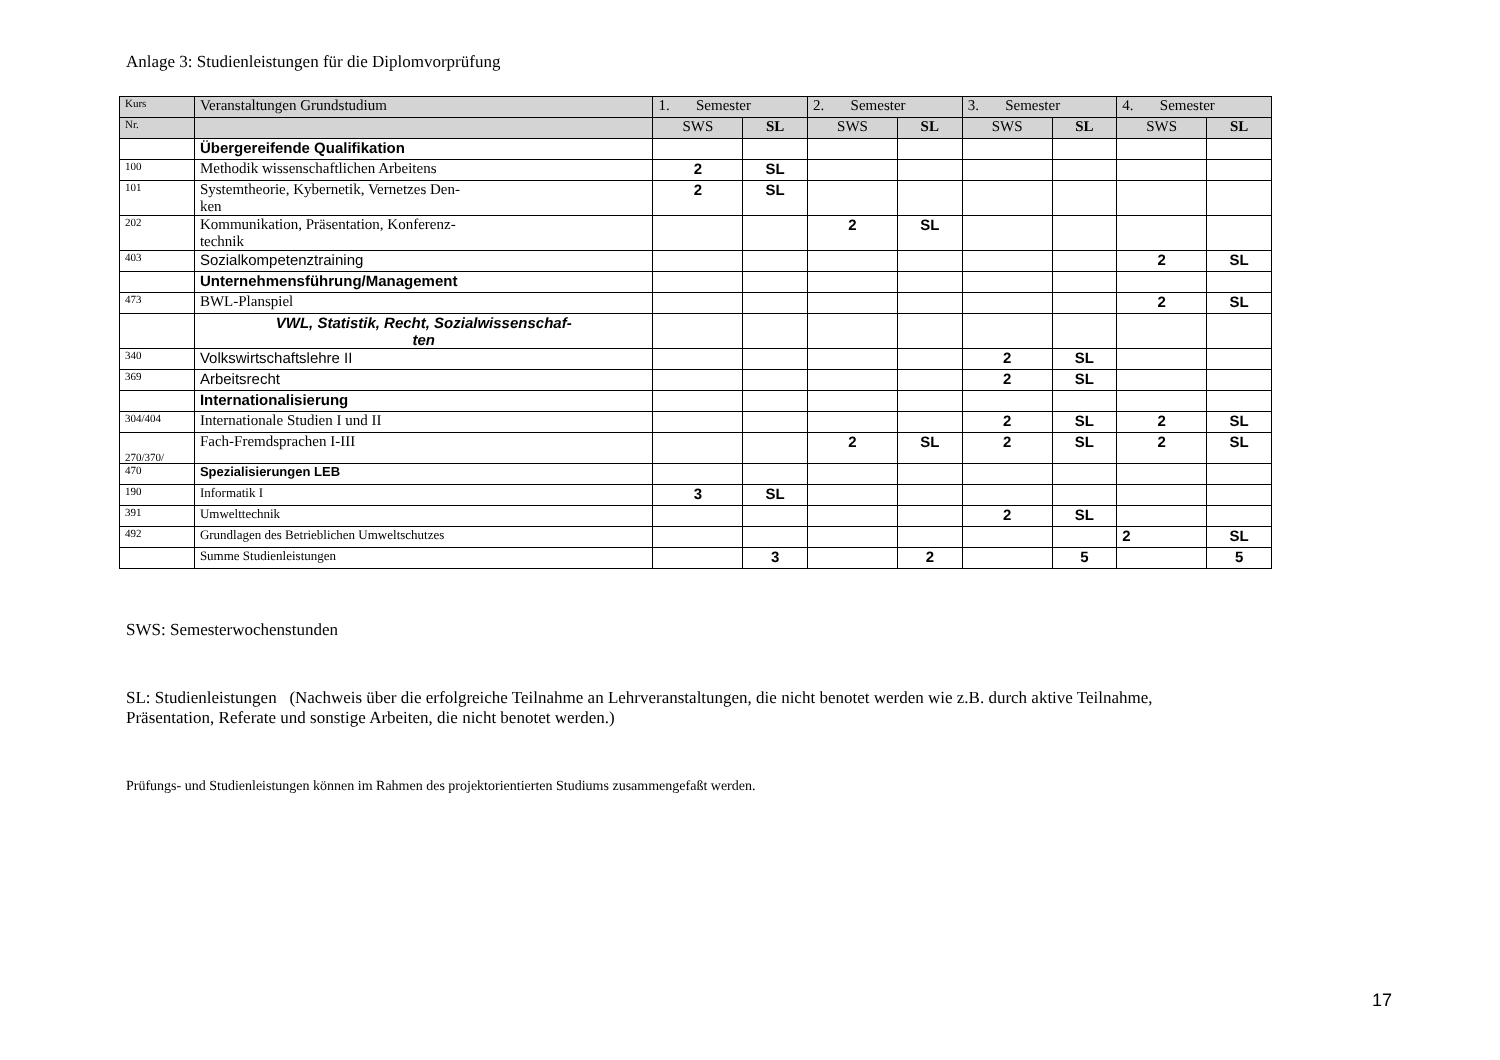Anlage 3: Studienleistungen für die Diplomvorprüfung
| Kurs | Veranstaltungen Grundstudium | 1. Semester | | 2. Semester | | 3. Semester | | 4. Semester | |
| --- | --- | --- | --- | --- | --- | --- | --- | --- | --- |
| Nr. | | SWS | SL | SWS | SL | SWS | SL | SWS | SL |
| | Übergereifende Qualifikation | | | | | | | | |
| 100 | Methodik wissenschaftlichen Arbeitens | 2 | SL | | | | | | |
| 101 | Systemtheorie, Kybernetik, Vernetzes Den- ken | 2 | SL | | | | | | |
| 202 | Kommunikation, Präsentation, Konferenz- technik | | | 2 | SL | | | | |
| 403 | Sozialkompetenztraining | | | | | | | 2 | SL |
| | Unternehmensführung/Management | | | | | | | | |
| 473 | BWL-Planspiel | | | | | | | 2 | SL |
| | VWL, Statistik, Recht, Sozialwissenschaf- ten | | | | | | | | |
| 340 | Volkswirtschaftslehre II | | | | | 2 | SL | | |
| 369 | Arbeitsrecht | | | | | 2 | SL | | |
| | Internationalisierung | | | | | | | | |
| 304/404 | Internationale Studien I und II | | | | | 2 | SL | 2 | SL |
| 270/370/ | Fach-Fremdsprachen I-III | | | 2 | SL | 2 | SL | 2 | SL |
| 470 | Spezialisierungen LEB | | | | | | | | |
| 190 | Informatik I | 3 | SL | | | | | | |
| 391 | Umwelttechnik | | | | | 2 | SL | | |
| 492 | Grundlagen des Betrieblichen Umweltschutzes | | | | | | | 2 | SL |
| | Summe Studienleistungen | | 3 | | 2 | | 5 | | 5 |
SWS: Semesterwochenstunden
SL: Studienleistungen (Nachweis über die erfolgreiche Teilnahme an Lehrveranstaltungen, die nicht benotet werden wie z.B. durch aktive Teilnahme, Präsentation, Referate und sonstige Arbeiten, die nicht benotet werden.)
Prüfungs- und Studienleistungen können im Rahmen des projektorientierten Studiums zusammengefaßt werden.
17